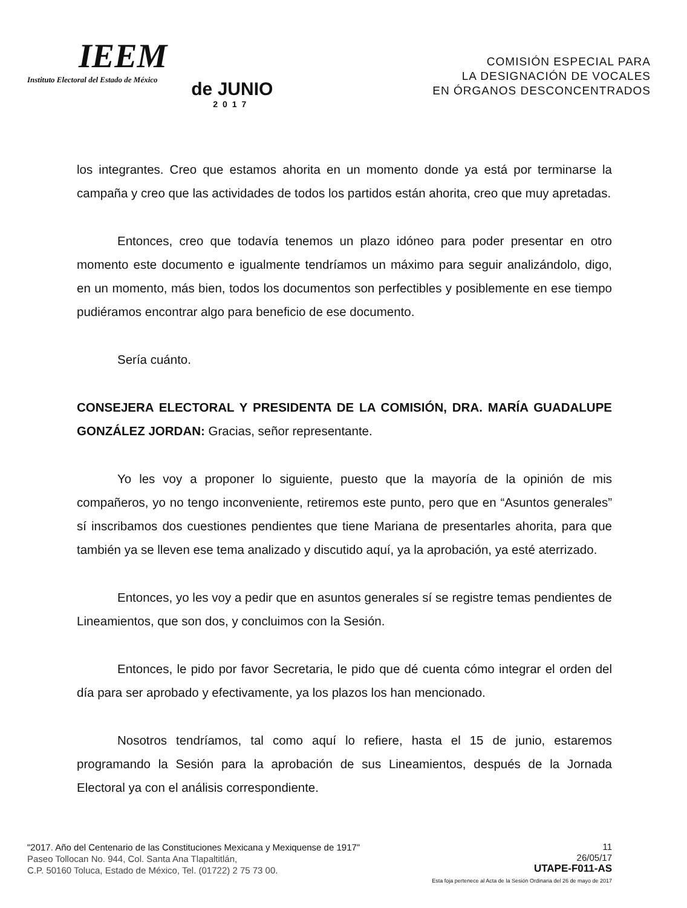IEEM
Instituto Electoral del Estado de México
de JUNIO
2017
COMISIÓN ESPECIAL PARA
LA DESIGNACIÓN DE VOCALES
EN ÓRGANOS DESCONCENTRADOS
los integrantes. Creo que estamos ahorita en un momento donde ya está por terminarse la campaña y creo que las actividades de todos los partidos están ahorita, creo que muy apretadas.
Entonces, creo que todavía tenemos un plazo idóneo para poder presentar en otro momento este documento e igualmente tendríamos un máximo para seguir analizándolo, digo, en un momento, más bien, todos los documentos son perfectibles y posiblemente en ese tiempo pudiéramos encontrar algo para beneficio de ese documento.
Sería cuánto.
CONSEJERA ELECTORAL Y PRESIDENTA DE LA COMISIÓN, DRA. MARÍA GUADALUPE GONZÁLEZ JORDAN: Gracias, señor representante.
Yo les voy a proponer lo siguiente, puesto que la mayoría de la opinión de mis compañeros, yo no tengo inconveniente, retiremos este punto, pero que en “Asuntos generales” sí inscribamos dos cuestiones pendientes que tiene Mariana de presentarles ahorita, para que también ya se lleven ese tema analizado y discutido aquí, ya la aprobación, ya esté aterrizado.
Entonces, yo les voy a pedir que en asuntos generales sí se registre temas pendientes de Lineamientos, que son dos, y concluimos con la Sesión.
Entonces, le pido por favor Secretaria, le pido que dé cuenta cómo integrar el orden del día para ser aprobado y efectivamente, ya los plazos los han mencionado.
Nosotros tendríamos, tal como aquí lo refiere, hasta el 15 de junio, estaremos programando la Sesión para la aprobación de sus Lineamientos, después de la Jornada Electoral ya con el análisis correspondiente.
"2017. Año del Centenario de las Constituciones Mexicana y Mexiquense de 1917"
Paseo Tollocan No. 944, Col. Santa Ana Tlapaltitlán,
C.P. 50160 Toluca, Estado de México, Tel. (01722) 2 75 73 00.
11
26/05/17
UTAPE-F011-AS
Esta foja pertenece al Acta de la Sesión Ordinaria del 26 de mayo de 2017